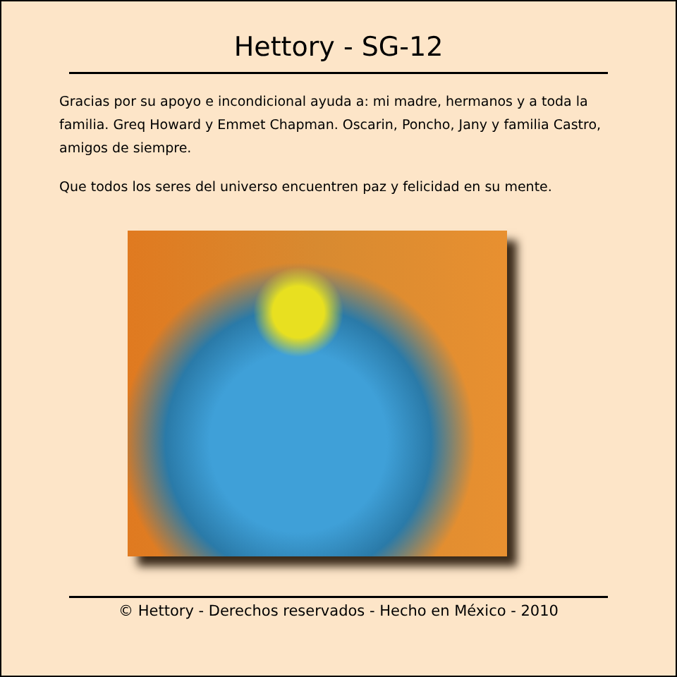Hettory - SG-12
Gracias por su apoyo e incondicional ayuda a: mi madre, hermanos y a toda la familia. Greq Howard y Emmet Chapman. Oscarin, Poncho, Jany y familia Castro, amigos de siempre.
Que todos los seres del universo encuentren paz y felicidad en su mente.
© Hettory - Derechos reservados - Hecho en México - 2010